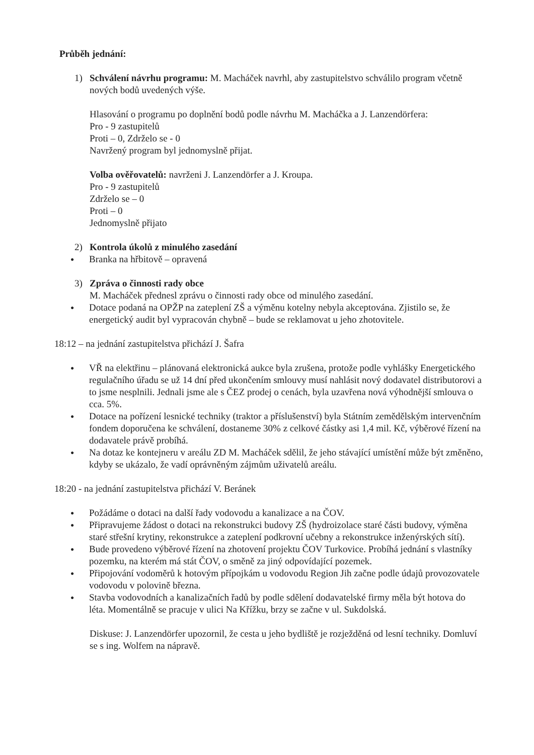Průběh jednání:
1) Schválení návrhu programu: M. Macháček navrhl, aby zastupitelstvo schválilo program včetně nových bodů uvedených výše.
Hlasování o programu po doplnění bodů podle návrhu M. Macháčka a J. Lanzendörfera:
Pro - 9 zastupitelů
Proti – 0, Zdrželo se - 0
Navržený program byl jednomyslně přijat.
Volba ověřovatelů: navrženi J. Lanzendörfer a J. Kroupa.
Pro - 9 zastupitelů
Zdrželo se – 0
Proti – 0
Jednomyslně přijato
2) Kontrola úkolů z minulého zasedání
● Branka na hřbitově – opravená
3) Zpráva o činnosti rady obce
M. Macháček přednesl zprávu o činnosti rady obce od minulého zasedání.
● Dotace podaná na OPŽP na zateplení ZŠ a výměnu kotelny nebyla akceptována. Zjistilo se, že energetický audit byl vypracován chybně – bude se reklamovat u jeho zhotovitele.
18:12 – na jednání zastupitelstva přichází J. Šafra
● VŘ na elektřinu – plánovaná elektronická aukce byla zrušena, protože podle vyhlášky Energetického regulačního úřadu se už 14 dní před ukončením smlouvy musí nahlásit nový dodavatel distributorovi a to jsme nesplnili. Jednali jsme ale s ČEZ prodej o cenách, byla uzavřena nová výhodnější smlouva o cca. 5%.
● Dotace na pořízení lesnické techniky (traktor a příslušenství) byla Státním zemědělským intervenčním fondem doporučena ke schválení, dostaneme 30% z celkové částky asi 1,4 mil. Kč, výběrové řízení na dodavatele právě probíhá.
● Na dotaz ke kontejneru v areálu ZD M. Macháček sdělil, že jeho stávající umístění může být změněno, kdyby se ukázalo, že vadí oprávněným zájmům uživatelů areálu.
18:20 - na jednání zastupitelstva přichází V. Beránek
● Požádáme o dotaci na další řady vodovodu a kanalizace a na ČOV.
● Připravujeme žádost o dotaci na rekonstrukci budovy ZŠ (hydroizolace staré části budovy, výměna staré střešní krytiny, rekonstrukce a zateplení podkrovní učebny a rekonstrukce inženýrských sítí).
● Bude provedeno výběrové řízení na zhotovení projektu ČOV Turkovice. Probíhá jednání s vlastníky pozemku, na kterém má stát ČOV, o směně za jiný odpovídající pozemek.
● Připojování vodoměrů k hotovým přípojkám u vodovodu Region Jih začne podle údajů provozovatele vodovodu v polovině března.
● Stavba vodovodních a kanalizačních řadů by podle sdělení dodavatelské firmy měla být hotova do léta. Momentálně se pracuje v ulici Na Křížku, brzy se začne v ul. Sukdolská.
Diskuse: J. Lanzendörfer upozornil, že cesta u jeho bydliště je rozježděná od lesní techniky. Domluví se s ing. Wolfem na nápravě.